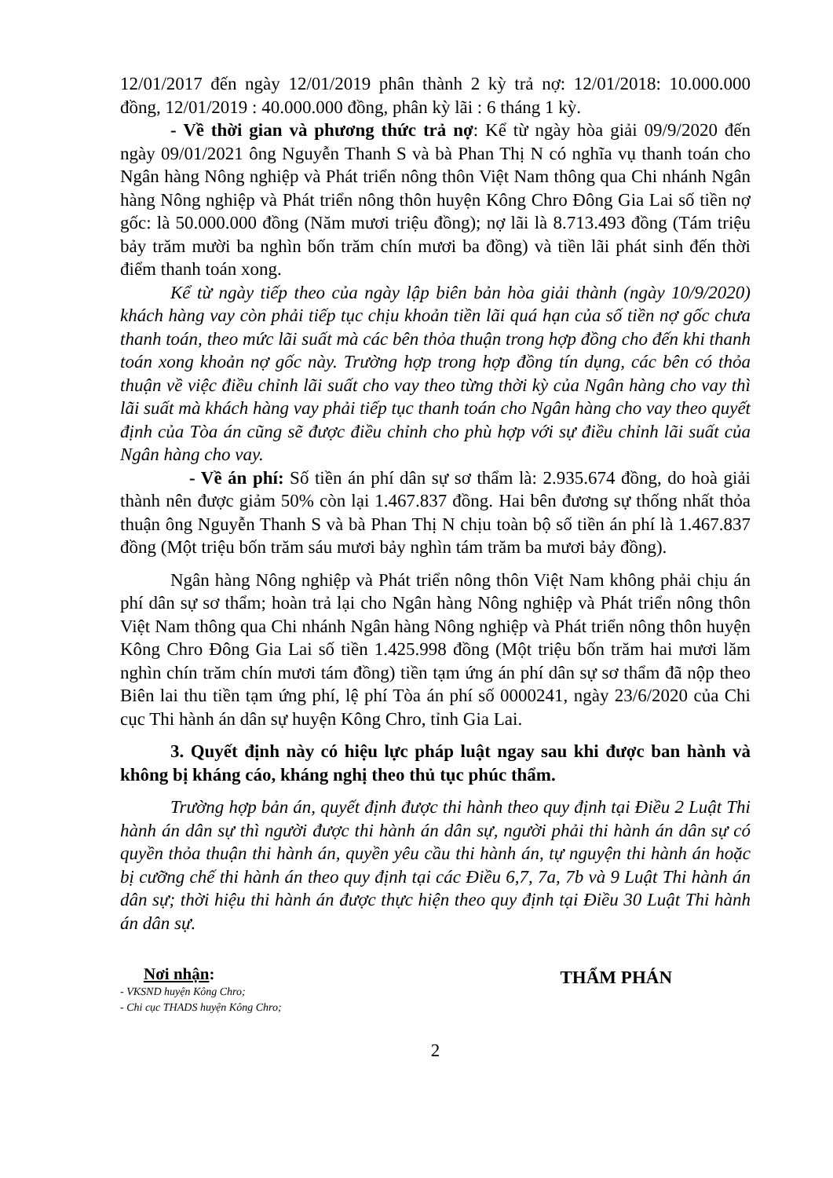12/01/2017 đến ngày 12/01/2019 phân thành 2 kỳ trả nợ: 12/01/2018: 10.000.000 đồng, 12/01/2019 : 40.000.000 đồng, phân kỳ lãi : 6 tháng 1 kỳ.
- Về thời gian và phương thức trả nợ: Kể từ ngày hòa giải 09/9/2020 đến ngày 09/01/2021 ông Nguyễn Thanh S và bà Phan Thị N có nghĩa vụ thanh toán cho Ngân hàng Nông nghiệp và Phát triển nông thôn Việt Nam thông qua Chi nhánh Ngân hàng Nông nghiệp và Phát triển nông thôn huyện Kông Chro Đông Gia Lai số tiền nợ gốc: là 50.000.000 đồng (Năm mươi triệu đồng); nợ lãi là 8.713.493 đồng (Tám triệu bảy trăm mười ba nghìn bốn trăm chín mươi ba đồng) và tiền lãi phát sinh đến thời điểm thanh toán xong.
Kể từ ngày tiếp theo của ngày lập biên bản hòa giải thành (ngày 10/9/2020) khách hàng vay còn phải tiếp tục chịu khoản tiền lãi quá hạn của số tiền nợ gốc chưa thanh toán, theo mức lãi suất mà các bên thỏa thuận trong hợp đồng cho đến khi thanh toán xong khoản nợ gốc này. Trường hợp trong hợp đồng tín dụng, các bên có thỏa thuận về việc điều chỉnh lãi suất cho vay theo từng thời kỳ của Ngân hàng cho vay thì lãi suất mà khách hàng vay phải tiếp tục thanh toán cho Ngân hàng cho vay theo quyết định của Tòa án cũng sẽ được điều chỉnh cho phù hợp với sự điều chỉnh lãi suất của Ngân hàng cho vay.
- Về án phí: Số tiền án phí dân sự sơ thẩm là: 2.935.674 đồng, do hoà giải thành nên được giảm 50% còn lại 1.467.837 đồng. Hai bên đương sự thống nhất thỏa thuận ông Nguyễn Thanh S và bà Phan Thị N chịu toàn bộ số tiền án phí là 1.467.837 đồng (Một triệu bốn trăm sáu mươi bảy nghìn tám trăm ba mươi bảy đồng).
Ngân hàng Nông nghiệp và Phát triển nông thôn Việt Nam không phải chịu án phí dân sự sơ thẩm; hoàn trả lại cho Ngân hàng Nông nghiệp và Phát triển nông thôn Việt Nam thông qua Chi nhánh Ngân hàng Nông nghiệp và Phát triển nông thôn huyện Kông Chro Đông Gia Lai số tiền 1.425.998 đồng (Một triệu bốn trăm hai mươi lăm nghìn chín trăm chín mươi tám đồng) tiền tạm ứng án phí dân sự sơ thẩm đã nộp theo Biên lai thu tiền tạm ứng phí, lệ phí Tòa án phí số 0000241, ngày 23/6/2020 của Chi cục Thi hành án dân sự huyện Kông Chro, tỉnh Gia Lai.
3. Quyết định này có hiệu lực pháp luật ngay sau khi được ban hành và không bị kháng cáo, kháng nghị theo thủ tục phúc thẩm.
Trường hợp bản án, quyết định được thi hành theo quy định tại Điều 2 Luật Thi hành án dân sự thì người được thi hành án dân sự, người phải thi hành án dân sự có quyền thỏa thuận thi hành án, quyền yêu cầu thi hành án, tự nguyện thi hành án hoặc bị cưỡng chế thi hành án theo quy định tại các Điều 6,7, 7a, 7b và 9 Luật Thi hành án dân sự; thời hiệu thi hành án được thực hiện theo quy định tại Điều 30 Luật Thi hành án dân sự.
Nơi nhận:
- VKSND huyện Kông Chro;
- Chi cục THADS huyện Kông Chro;
THẨM PHÁN
2